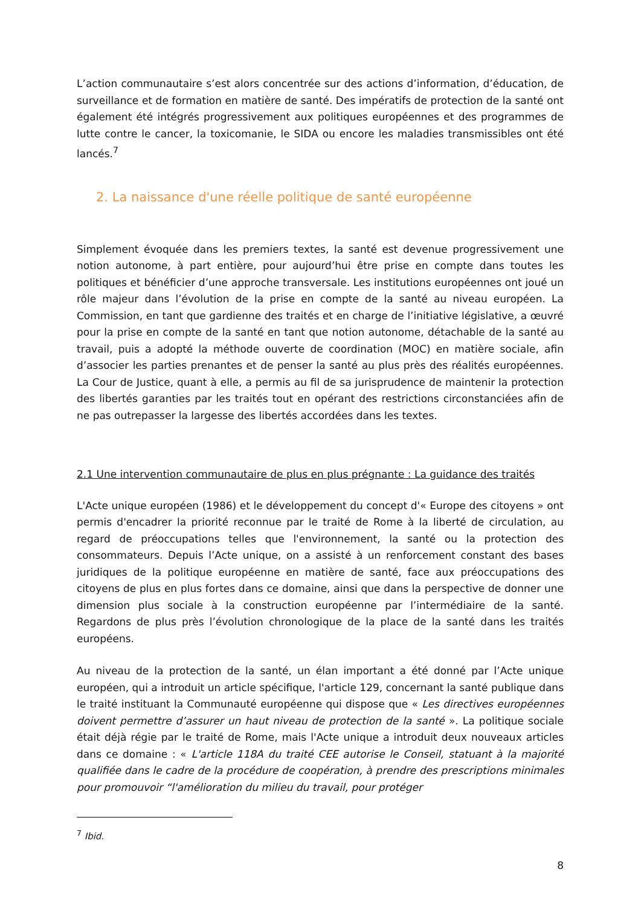L’action communautaire s’est alors concentrée sur des actions d’information, d’éducation, de surveillance et de formation en matière de santé. Des impératifs de protection de la santé ont également été intégrés progressivement aux politiques européennes et des programmes de lutte contre le cancer, la toxicomanie, le SIDA ou encore les maladies transmissibles ont été lancés.<sup>7</sup>
2. La naissance d'une réelle politique de santé européenne
Simplement évoquée dans les premiers textes, la santé est devenue progressivement une notion autonome, à part entière, pour aujourd’hui être prise en compte dans toutes les politiques et bénéficier d’une approche transversale. Les institutions européennes ont joué un rôle majeur dans l’évolution de la prise en compte de la santé au niveau européen. La Commission, en tant que gardienne des traités et en charge de l’initiative législative, a œuvré pour la prise en compte de la santé en tant que notion autonome, détachable de la santé au travail, puis a adopté la méthode ouverte de coordination (MOC) en matière sociale, afin d’associer les parties prenantes et de penser la santé au plus près des réalités européennes. La Cour de Justice, quant à elle, a permis au fil de sa jurisprudence de maintenir la protection des libertés garanties par les traités tout en opérant des restrictions circonstanciées afin de ne pas outrepasser la largesse des libertés accordées dans les textes.
2.1 Une intervention communautaire de plus en plus prégnante : La guidance des traités
L'Acte unique européen (1986) et le développement du concept d'« Europe des citoyens » ont permis d'encadrer la priorité reconnue par le traité de Rome à la liberté de circulation, au regard de préoccupations telles que l'environnement, la santé ou la protection des consommateurs. Depuis l’Acte unique, on a assisté à un renforcement constant des bases juridiques de la politique européenne en matière de santé, face aux préoccupations des citoyens de plus en plus fortes dans ce domaine, ainsi que dans la perspective de donner une dimension plus sociale à la construction européenne par l’intermédiaire de la santé. Regardons de plus près l’évolution chronologique de la place de la santé dans les traités européens.
Au niveau de la protection de la santé, un élan important a été donné par l’Acte unique européen, qui a introduit un article spécifique, l'article 129, concernant la santé publique dans le traité instituant la Communauté européenne qui dispose que « Les directives européennes doivent permettre d’assurer un haut niveau de protection de la santé ». La politique sociale était déjà régie par le traité de Rome, mais l'Acte unique a introduit deux nouveaux articles dans ce domaine : « L'article 118A du traité CEE autorise le Conseil, statuant à la majorité qualifiée dans le cadre de la procédure de coopération, à prendre des prescriptions minimales pour promouvoir “l'amélioration du milieu du travail, pour protéger
<sup>7</sup> Ibid.
8